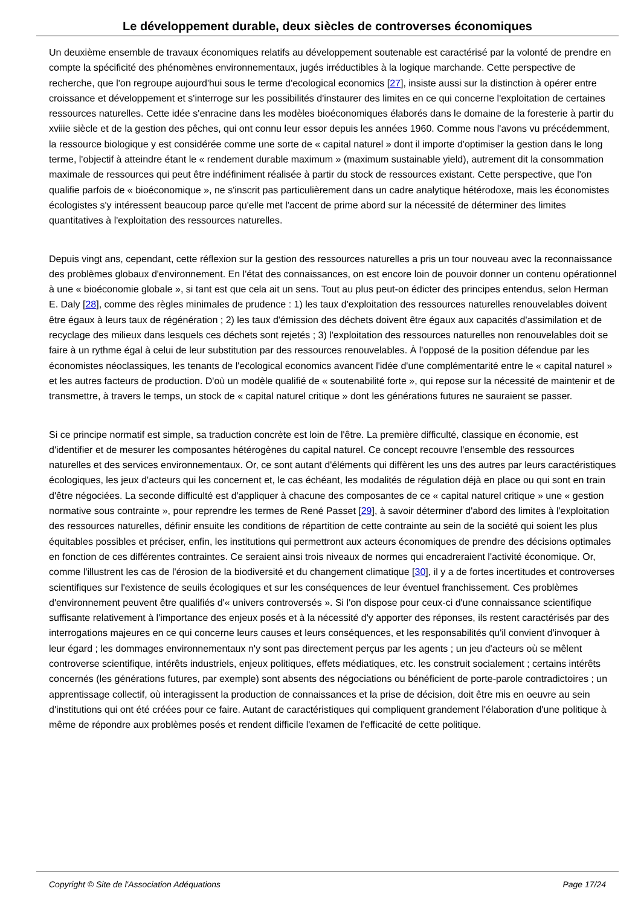Le développement durable, deux siècles de controverses économiques
Un deuxième ensemble de travaux économiques relatifs au développement soutenable est caractérisé par la volonté de prendre en compte la spécificité des phénomènes environnementaux, jugés irréductibles à la logique marchande. Cette perspective de recherche, que l'on regroupe aujourd'hui sous le terme d'ecological economics [27], insiste aussi sur la distinction à opérer entre croissance et développement et s'interroge sur les possibilités d'instaurer des limites en ce qui concerne l'exploitation de certaines ressources naturelles. Cette idée s'enracine dans les modèles bioéconomiques élaborés dans le domaine de la foresterie à partir du xviiie siècle et de la gestion des pêches, qui ont connu leur essor depuis les années 1960. Comme nous l'avons vu précédemment, la ressource biologique y est considérée comme une sorte de « capital naturel » dont il importe d'optimiser la gestion dans le long terme, l'objectif à atteindre étant le « rendement durable maximum » (maximum sustainable yield), autrement dit la consommation maximale de ressources qui peut être indéfiniment réalisée à partir du stock de ressources existant. Cette perspective, que l'on qualifie parfois de « bioéconomique », ne s'inscrit pas particulièrement dans un cadre analytique hétérodoxe, mais les économistes écologistes s'y intéressent beaucoup parce qu'elle met l'accent de prime abord sur la nécessité de déterminer des limites quantitatives à l'exploitation des ressources naturelles.
Depuis vingt ans, cependant, cette réflexion sur la gestion des ressources naturelles a pris un tour nouveau avec la reconnaissance des problèmes globaux d'environnement. En l'état des connaissances, on est encore loin de pouvoir donner un contenu opérationnel à une « bioéconomie globale », si tant est que cela ait un sens. Tout au plus peut-on édicter des principes entendus, selon Herman E. Daly [28], comme des règles minimales de prudence : 1) les taux d'exploitation des ressources naturelles renouvelables doivent être égaux à leurs taux de régénération ; 2) les taux d'émission des déchets doivent être égaux aux capacités d'assimilation et de recyclage des milieux dans lesquels ces déchets sont rejetés ; 3) l'exploitation des ressources naturelles non renouvelables doit se faire à un rythme égal à celui de leur substitution par des ressources renouvelables. À l'opposé de la position défendue par les économistes néoclassiques, les tenants de l'ecological economics avancent l'idée d'une complémentarité entre le « capital naturel » et les autres facteurs de production. D'où un modèle qualifié de « soutenabilité forte », qui repose sur la nécessité de maintenir et de transmettre, à travers le temps, un stock de « capital naturel critique » dont les générations futures ne sauraient se passer.
Si ce principe normatif est simple, sa traduction concrète est loin de l'être. La première difficulté, classique en économie, est d'identifier et de mesurer les composantes hétérogènes du capital naturel. Ce concept recouvre l'ensemble des ressources naturelles et des services environnementaux. Or, ce sont autant d'éléments qui diffèrent les uns des autres par leurs caractéristiques écologiques, les jeux d'acteurs qui les concernent et, le cas échéant, les modalités de régulation déjà en place ou qui sont en train d'être négociées. La seconde difficulté est d'appliquer à chacune des composantes de ce « capital naturel critique » une « gestion normative sous contrainte », pour reprendre les termes de René Passet [29], à savoir déterminer d'abord des limites à l'exploitation des ressources naturelles, définir ensuite les conditions de répartition de cette contrainte au sein de la société qui soient les plus équitables possibles et préciser, enfin, les institutions qui permettront aux acteurs économiques de prendre des décisions optimales en fonction de ces différentes contraintes. Ce seraient ainsi trois niveaux de normes qui encadreraient l'activité économique. Or, comme l'illustrent les cas de l'érosion de la biodiversité et du changement climatique [30], il y a de fortes incertitudes et controverses scientifiques sur l'existence de seuils écologiques et sur les conséquences de leur éventuel franchissement. Ces problèmes d'environnement peuvent être qualifiés d'« univers controversés ». Si l'on dispose pour ceux-ci d'une connaissance scientifique suffisante relativement à l'importance des enjeux posés et à la nécessité d'y apporter des réponses, ils restent caractérisés par des interrogations majeures en ce qui concerne leurs causes et leurs conséquences, et les responsabilités qu'il convient d'invoquer à leur égard ; les dommages environnementaux n'y sont pas directement perçus par les agents ; un jeu d'acteurs où se mêlent controverse scientifique, intérêts industriels, enjeux politiques, effets médiatiques, etc. les construit socialement ; certains intérêts concernés (les générations futures, par exemple) sont absents des négociations ou bénéficient de porte-parole contradictoires ; un apprentissage collectif, où interagissent la production de connaissances et la prise de décision, doit être mis en oeuvre au sein d'institutions qui ont été créées pour ce faire. Autant de caractéristiques qui compliquent grandement l'élaboration d'une politique à même de répondre aux problèmes posés et rendent difficile l'examen de l'efficacité de cette politique.
Copyright © Site de l'Association Adéquations Page 17/24